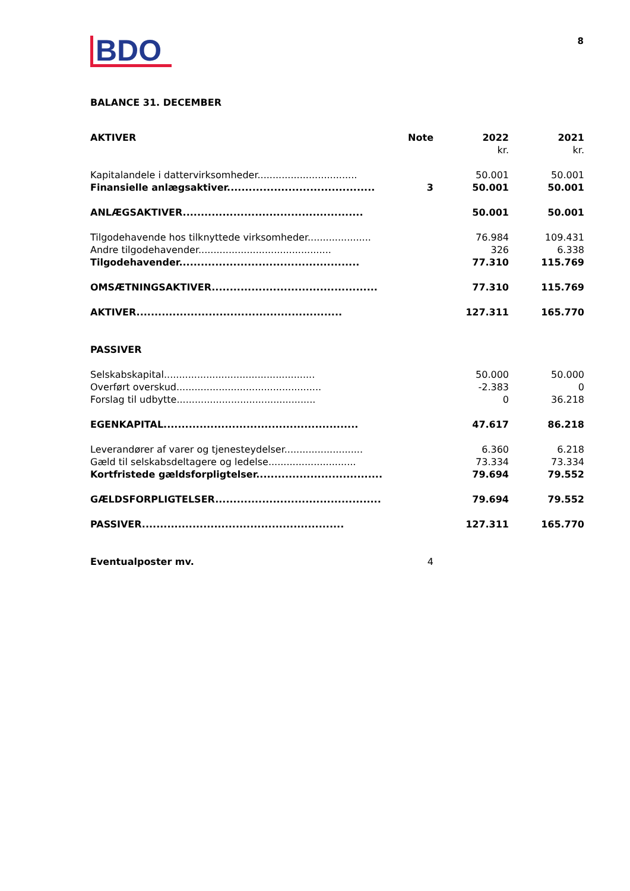BDO
8
BALANCE 31. DECEMBER
| AKTIVER | Note | 2022 | 2021 |
| --- | --- | --- | --- |
| | | kr. | kr. |
| Kapitalandele i dattervirksomheder................................. | | 50.001 | 50.001 |
| Finansielle anlægsaktiver......................................... | 3 | 50.001 | 50.001 |
| ANLÆGSAKTIVER.................................................. | | 50.001 | 50.001 |
| Tilgodehavende hos tilknyttede virksomheder..................... | | 76.984 | 109.431 |
| Andre tilgodehavender............................................ | | 326 | 6.338 |
| Tilgodehavender.................................................. | | 77.310 | 115.769 |
| OMSÆTNINGSAKTIVER.............................................. | | 77.310 | 115.769 |
| AKTIVER......................................................... | | 127.311 | 165.770 |
| PASSIVER | | | |
| Selskabskapital.................................................. | | 50.000 | 50.000 |
| Overført overskud................................................ | | -2.383 | 0 |
| Forslag til udbytte.............................................. | | 0 | 36.218 |
| EGENKAPITAL...................................................... | | 47.617 | 86.218 |
| Leverandører af varer og tjenesteydelser.......................... | | 6.360 | 6.218 |
| Gæld til selskabsdeltagere og ledelse............................. | | 73.334 | 73.334 |
| Kortfristede gældsforpligtelser................................... | | 79.694 | 79.552 |
| GÆLDSFORPLIGTELSER.............................................. | | 79.694 | 79.552 |
| PASSIVER........................................................ | | 127.311 | 165.770 |
| Eventualposter mv. | 4 | | |